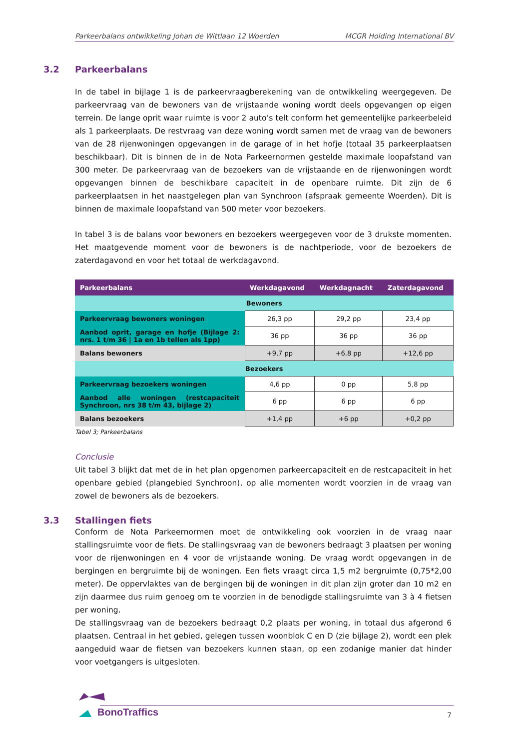Parkeerbalans ontwikkeling Johan de Wittlaan 12 Woerden MCGR Holding International BV
3.2 Parkeerbalans
In de tabel in bijlage 1 is de parkeervraagberekening van de ontwikkeling weergegeven. De parkeervraag van de bewoners van de vrijstaande woning wordt deels opgevangen op eigen terrein. De lange oprit waar ruimte is voor 2 auto’s telt conform het gemeentelijke parkeerbeleid als 1 parkeerplaats. De restvraag van deze woning wordt samen met de vraag van de bewoners van de 28 rijenwoningen opgevangen in de garage of in het hofje (totaal 35 parkeerplaatsen beschikbaar). Dit is binnen de in de Nota Parkeernormen gestelde maximale loopafstand van 300 meter. De parkeervraag van de bezoekers van de vrijstaande en de rijenwoningen wordt opgevangen binnen de beschikbare capaciteit in de openbare ruimte. Dit zijn de 6 parkeerplaatsen in het naastgelegen plan van Synchroon (afspraak gemeente Woerden). Dit is binnen de maximale loopafstand van 500 meter voor bezoekers.
In tabel 3 is de balans voor bewoners en bezoekers weergegeven voor de 3 drukste momenten. Het maatgevende moment voor de bewoners is de nachtperiode, voor de bezoekers de zaterdagavond en voor het totaal de werkdagavond.
| Parkeerbalans | Werkdagavond | Werkdagnacht | Zaterdagavond |
| --- | --- | --- | --- |
| Bewoners | | | |
| Parkeervraag bewoners woningen | 26,3 pp | 29,2 pp | 23,4 pp |
| Aanbod oprit, garage en hofje (Bijlage 2: nrs. 1 t/m 36 / 1a en 1b tellen als 1pp) | 36 pp | 36 pp | 36 pp |
| Balans bewoners | +9,7 pp | +6,8 pp | +12,6 pp |
| Bezoekers | | | |
| Parkeervraag bezoekers woningen | 4,6 pp | 0 pp | 5,8 pp |
| Aanbod alle woningen (restcapaciteit Synchroon, nrs 38 t/m 43, bijlage 2) | 6 pp | 6 pp | 6 pp |
| Balans bezoekers | +1,4 pp | +6 pp | +0,2 pp |
Tabel 3; Parkeerbalans
Conclusie
Uit tabel 3 blijkt dat met de in het plan opgenomen parkeercapaciteit en de restcapaciteit in het openbare gebied (plangebied Synchroon), op alle momenten wordt voorzien in de vraag van zowel de bewoners als de bezoekers.
3.3 Stallingen fiets
Conform de Nota Parkeernormen moet de ontwikkeling ook voorzien in de vraag naar stallingsruimte voor de fiets. De stallingsvraag van de bewoners bedraagt 3 plaatsen per woning voor de rijenwoningen en 4 voor de vrijstaande woning. De vraag wordt opgevangen in de bergingen en bergruimte bij de woningen. Een fiets vraagt circa 1,5 m2 bergruimte (0,75*2,00 meter). De oppervlaktes van de bergingen bij de woningen in dit plan zijn groter dan 10 m2 en zijn daarmee dus ruim genoeg om te voorzien in de benodigde stallingsruimte van 3 à 4 fietsen per woning.
De stallingsvraag van de bezoekers bedraagt 0,2 plaats per woning, in totaal dus afgerond 6 plaatsen. Centraal in het gebied, gelegen tussen woonblok C en D (zie bijlage 2), wordt een plek aangeduid waar de fietsen van bezoekers kunnen staan, op een zodanige manier dat hinder voor voetgangers is uitgesloten.
BonoTraffics 7